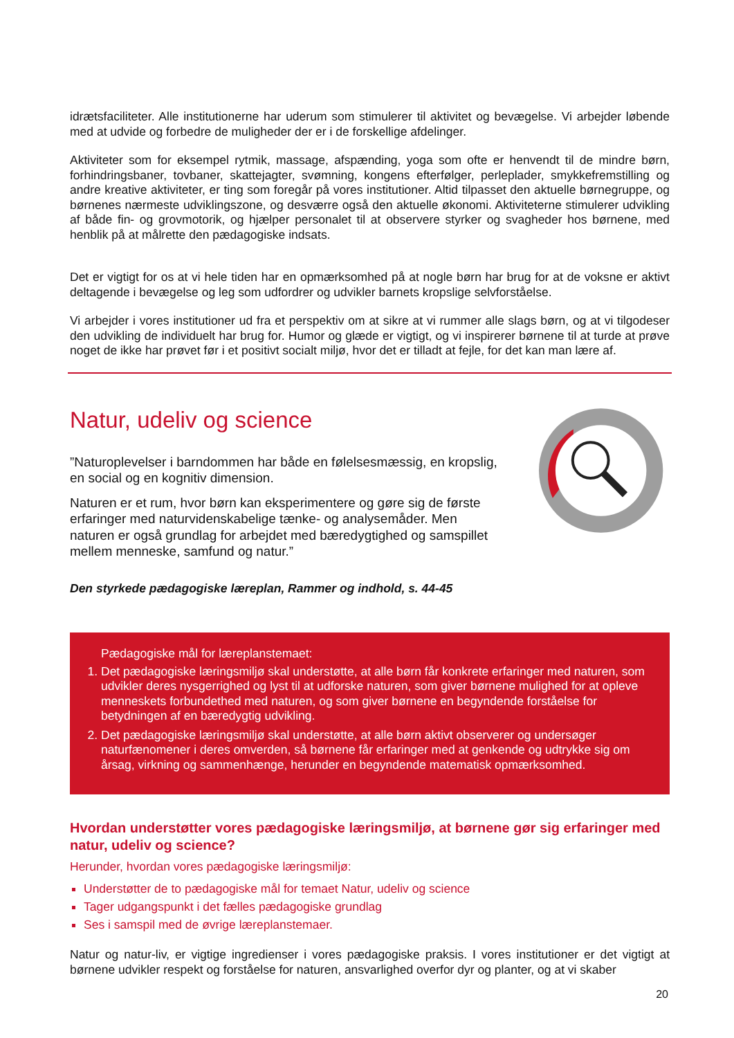idrætsfaciliteter. Alle institutionerne har uderum som stimulerer til aktivitet og bevægelse. Vi arbejder løbende med at udvide og forbedre de muligheder der er i de forskellige afdelinger.
Aktiviteter som for eksempel rytmik, massage, afspænding, yoga som ofte er henvendt til de mindre børn, forhindringsbaner, tovbaner, skattejagter, svømning, kongens efterfølger, perleplader, smykkefremstilling og andre kreative aktiviteter, er ting som foregår på vores institutioner. Altid tilpasset den aktuelle børnegruppe, og børnenes nærmeste udviklingszone, og desværre også den aktuelle økonomi. Aktiviteterne stimulerer udvikling af både fin- og grovmotorik, og hjælper personalet til at observere styrker og svagheder hos børnene, med henblik på at målrette den pædagogiske indsats.
Det er vigtigt for os at vi hele tiden har en opmærksomhed på at nogle børn har brug for at de voksne er aktivt deltagende i bevægelse og leg som udfordrer og udvikler barnets kropslige selvforståelse.
Vi arbejder i vores institutioner ud fra et perspektiv om at sikre at vi rummer alle slags børn, og at vi tilgodeser den udvikling de individuelt har brug for. Humor og glæde er vigtigt, og vi inspirerer børnene til at turde at prøve noget de ikke har prøvet før i et positivt socialt miljø, hvor det er tilladt at fejle, for det kan man lære af.
Natur, udeliv og science
”Naturoplevelser i barndommen har både en følelsesmæssig, en kropslig, en social og en kognitiv dimension.
Naturen er et rum, hvor børn kan eksperimentere og gøre sig de første erfaringer med naturvidenskabelige tænke- og analysemåder. Men naturen er også grundlag for arbejdet med bæredygtighed og samspillet mellem menneske, samfund og natur.”
Den styrkede pædagogiske læreplan, Rammer og indhold, s. 44-45
Pædagogiske mål for læreplanstemaet:
1. Det pædagogiske læringsmiljø skal understøtte, at alle børn får konkrete erfaringer med naturen, som udvikler deres nysgerrighed og lyst til at udforske naturen, som giver børnene mulighed for at opleve menneskets forbundethed med naturen, og som giver børnene en begyndende forståelse for betydningen af en bæredygtig udvikling.
2. Det pædagogiske læringsmiljø skal understøtte, at alle børn aktivt observerer og undersøger naturfænomener i deres omverden, så børnene får erfaringer med at genkende og udtrykke sig om årsag, virkning og sammenhænge, herunder en begyndende matematisk opmærksomhed.
Hvordan understøtter vores pædagogiske læringsmiljø, at børnene gør sig erfaringer med natur, udeliv og science?
Herunder, hvordan vores pædagogiske læringsmiljø:
Understøtter de to pædagogiske mål for temaet Natur, udeliv og science
Tager udgangspunkt i det fælles pædagogiske grundlag
Ses i samspil med de øvrige læreplanstemaer.
Natur og natur-liv, er vigtige ingredienser i vores pædagogiske praksis. I vores institutioner er det vigtigt at børnene udvikler respekt og forståelse for naturen, ansvarlighed overfor dyr og planter, og at vi skaber
20